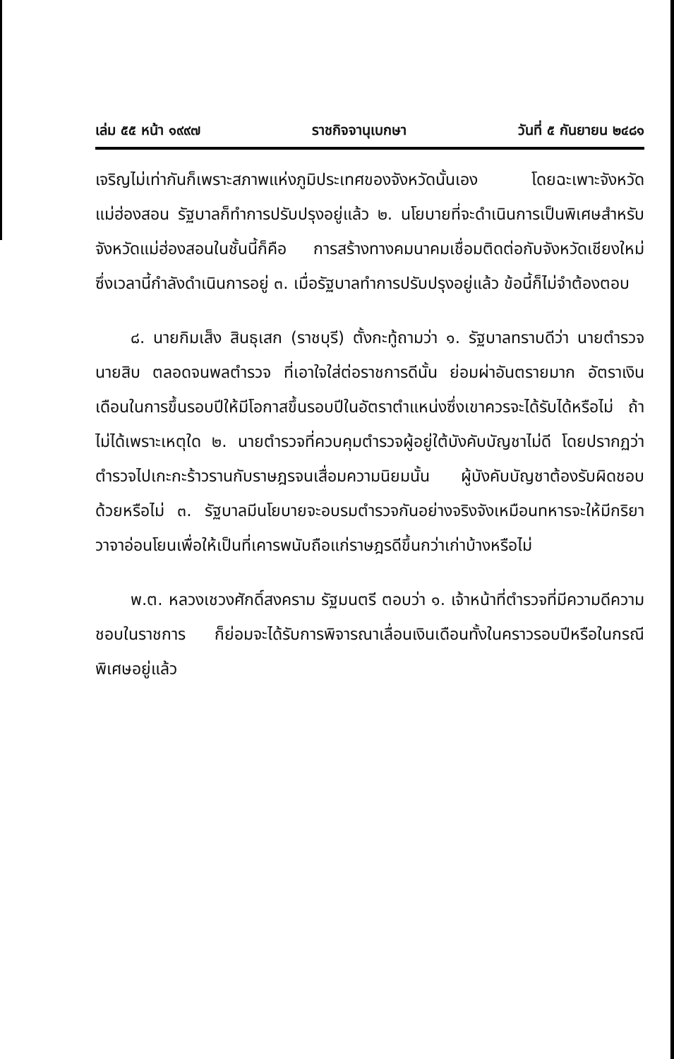เล่ม ๕๕ หน้า ๑๙๙๗ ราชกิจจานุเบกษา วันที่ ๕ กันยายน ๒๔๘๑
เจริญไม่เท่ากันก็เพราะสภาพแห่งภูมิประเทศของจังหวัดนั้นเอง โดยฉะเพาะจังหวัดแม่ฮ่องสอน รัฐบาลก็ทำการปรับปรุงอยู่แล้ว ๒. นโยบายที่จะดำเนินการเป็นพิเศษสำหรับจังหวัดแม่ฮ่องสอนในชั้นนี้ก็คือ การสร้างทางคมนาคมเชื่อมติดต่อกับจังหวัดเชียงใหม่ ซึ่งเวลานี้กำลังดำเนินการอยู่ ๓. เมื่อรัฐบาลทำการปรับปรุงอยู่แล้ว ข้อนี้ก็ไม่จำต้องตอบ
๘. นายกิมเส็ง สินธุเสก (ราชบุรี) ตั้งกะทู้ถามว่า ๑. รัฐบาลทราบดีว่า นายตำรวจ นายสิบ ตลอดจนพลตำรวจ ที่เอาใจใส่ต่อราชการดีนั้น ย่อมผ่าอันตรายมาก อัตราเงินเดือนในการขึ้นรอบปีให้มีโอกาสขึ้นรอบปีในอัตราตำแหน่งซึ่งเขาควรจะได้รับได้หรือไม่ ถ้าไม่ได้เพราะเหตุใด ๒. นายตำรวจที่ควบคุมตำรวจผู้อยู่ใต้บังคับบัญชาไม่ดี โดยปรากฏว่าตำรวจไปเกะกะร้าวรานกับราษฎรจนเสื่อมความนิยมนั้น ผู้บังคับบัญชาต้องรับผิดชอบด้วยหรือไม่ ๓. รัฐบาลมีนโยบายจะอบรมตำรวจกันอย่างจริงจังเหมือนทหารจะให้มีกริยาวาจาอ่อนโยนเพื่อให้เป็นที่เคารพนับถือแก่ราษฎรดีขึ้นกว่าเก่าบ้างหรือไม่
พ.ต. หลวงเชวงศักดิ์สงคราม รัฐมนตรี ตอบว่า ๑. เจ้าหน้าที่ตำรวจที่มีความดีความชอบในราชการ ก็ย่อมจะได้รับการพิจารณาเลื่อนเงินเดือนทั้งในคราวรอบปีหรือในกรณีพิเศษอยู่แล้ว